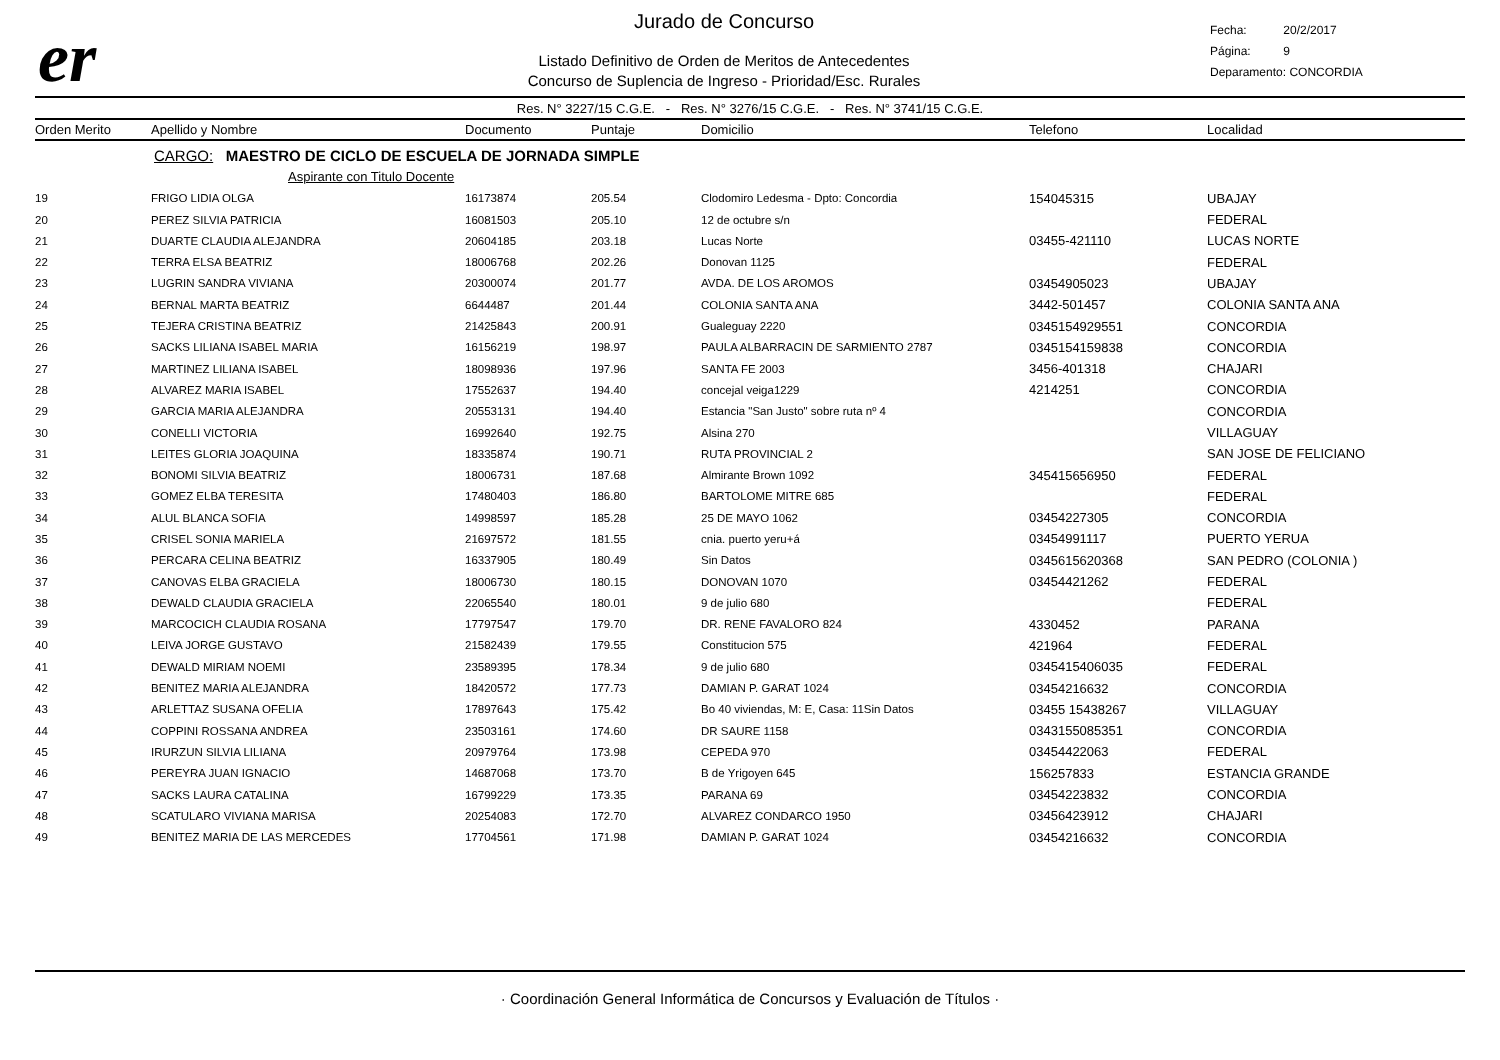er
Jurado de Concurso
Listado Definitivo de Orden de Meritos de Antecedentes
Concurso de Suplencia de Ingreso - Prioridad/Esc. Rurales
Fecha: 20/2/2017
Página: 9
Deparamento: CONCORDIA
Res. N° 3227/15 C.G.E. - Res. N° 3276/15 C.G.E. - Res. N° 3741/15 C.G.E.
| Orden Merito | Apellido y Nombre | Documento | Puntaje | Domicilio | Telefono | Localidad |
| --- | --- | --- | --- | --- | --- | --- |
| | CARGO: MAESTRO DE CICLO DE ESCUELA DE JORNADA SIMPLE | | | | | |
| | Aspirante con Titulo Docente | | | | | |
| 19 | FRIGO LIDIA OLGA | 16173874 | 205.54 | Clodomiro Ledesma - Dpto: Concordia | 154045315 | UBAJAY |
| 20 | PEREZ SILVIA PATRICIA | 16081503 | 205.10 | 12 de octubre s/n | | FEDERAL |
| 21 | DUARTE CLAUDIA ALEJANDRA | 20604185 | 203.18 | Lucas Norte | 03455-421110 | LUCAS NORTE |
| 22 | TERRA ELSA BEATRIZ | 18006768 | 202.26 | Donovan 1125 | | FEDERAL |
| 23 | LUGRIN SANDRA VIVIANA | 20300074 | 201.77 | AVDA. DE LOS AROMOS | 03454905023 | UBAJAY |
| 24 | BERNAL MARTA BEATRIZ | 6644487 | 201.44 | COLONIA SANTA ANA | 3442-501457 | COLONIA SANTA ANA |
| 25 | TEJERA CRISTINA BEATRIZ | 21425843 | 200.91 | Gualeguay 2220 | 0345154929551 | CONCORDIA |
| 26 | SACKS LILIANA ISABEL MARIA | 16156219 | 198.97 | PAULA ALBARRACIN DE SARMIENTO 2787 | 0345154159838 | CONCORDIA |
| 27 | MARTINEZ LILIANA ISABEL | 18098936 | 197.96 | SANTA FE 2003 | 3456-401318 | CHAJARI |
| 28 | ALVAREZ MARIA ISABEL | 17552637 | 194.40 | concejal veiga1229 | 4214251 | CONCORDIA |
| 29 | GARCIA MARIA ALEJANDRA | 20553131 | 194.40 | Estancia "San Justo" sobre ruta nº 4 | | CONCORDIA |
| 30 | CONELLI VICTORIA | 16992640 | 192.75 | Alsina 270 | | VILLAGUAY |
| 31 | LEITES GLORIA JOAQUINA | 18335874 | 190.71 | RUTA PROVINCIAL 2 | | SAN JOSE DE FELICIANO |
| 32 | BONOMI SILVIA BEATRIZ | 18006731 | 187.68 | Almirante Brown 1092 | 345415656950 | FEDERAL |
| 33 | GOMEZ ELBA TERESITA | 17480403 | 186.80 | BARTOLOME MITRE 685 | | FEDERAL |
| 34 | ALUL BLANCA SOFIA | 14998597 | 185.28 | 25 DE MAYO 1062 | 03454227305 | CONCORDIA |
| 35 | CRISEL SONIA MARIELA | 21697572 | 181.55 | cnia. puerto yeru+á | 03454991117 | PUERTO YERUA |
| 36 | PERCARA CELINA BEATRIZ | 16337905 | 180.49 | Sin Datos | 0345615620368 | SAN PEDRO (COLONIA ) |
| 37 | CANOVAS ELBA GRACIELA | 18006730 | 180.15 | DONOVAN 1070 | 03454421262 | FEDERAL |
| 38 | DEWALD CLAUDIA GRACIELA | 22065540 | 180.01 | 9 de julio 680 | | FEDERAL |
| 39 | MARCOCICH CLAUDIA ROSANA | 17797547 | 179.70 | DR. RENE FAVALORO 824 | 4330452 | PARANA |
| 40 | LEIVA JORGE GUSTAVO | 21582439 | 179.55 | Constitucion 575 | 421964 | FEDERAL |
| 41 | DEWALD MIRIAM NOEMI | 23589395 | 178.34 | 9 de julio 680 | 0345415406035 | FEDERAL |
| 42 | BENITEZ MARIA ALEJANDRA | 18420572 | 177.73 | DAMIAN P. GARAT 1024 | 03454216632 | CONCORDIA |
| 43 | ARLETTAZ SUSANA OFELIA | 17897643 | 175.42 | Bo 40 viviendas, M: E, Casa: 11Sin Datos | 03455 15438267 | VILLAGUAY |
| 44 | COPPINI ROSSANA ANDREA | 23503161 | 174.60 | DR SAURE 1158 | 0343155085351 | CONCORDIA |
| 45 | IRURZUN SILVIA LILIANA | 20979764 | 173.98 | CEPEDA 970 | 03454422063 | FEDERAL |
| 46 | PEREYRA JUAN IGNACIO | 14687068 | 173.70 | B de Yrigoyen 645 | 156257833 | ESTANCIA GRANDE |
| 47 | SACKS LAURA CATALINA | 16799229 | 173.35 | PARANA 69 | 03454223832 | CONCORDIA |
| 48 | SCATULARO VIVIANA MARISA | 20254083 | 172.70 | ALVAREZ CONDARCO 1950 | 03456423912 | CHAJARI |
| 49 | BENITEZ MARIA DE LAS MERCEDES | 17704561 | 171.98 | DAMIAN P. GARAT 1024 | 03454216632 | CONCORDIA |
· Coordinación General Informática de Concursos y Evaluación de Títulos ·